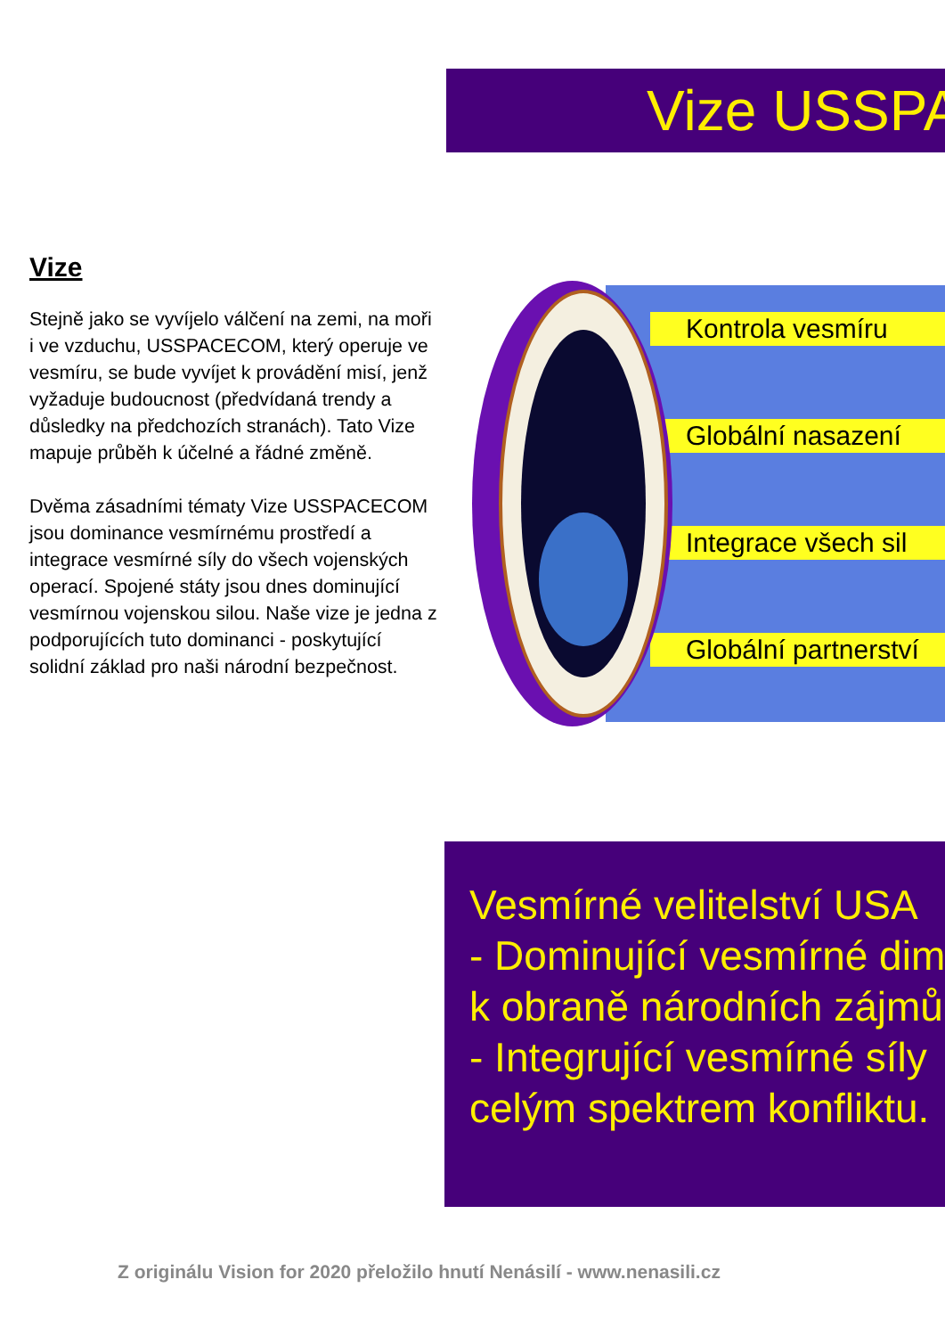Vize USSPA
Vize
Stejně jako se vyvíjelo válčení na zemi, na moři i ve vzduchu, USSPACECOM, který operuje ve vesmíru, se bude vyvíjet k provádění misí, jenž vyžaduje budoucnost (předvídaná trendy a důsledky na předchozích stranách). Tato Vize mapuje průběh k účelné a řádné změně.
Dvěma zásadními tématy Vize USSPACECOM jsou dominance vesmírnému prostředí a integrace vesmírné síly do všech vojenských operací. Spojené státy jsou dnes dominující vesmírnou vojenskou silou. Naše vize je jedna z podporujících tuto dominanci - poskytující solidní základ pro naši národní bezpečnost.
Kontrola vesmíru
Globální nasazení
Integrace všech sil
Globální partnerství
Vesmírné velitelství USA
- Dominující vesmírné dim
k obraně národních zájmů
- Integrující vesmírné síly
celým spektrem konfliktu.
Z originálu Vision for 2020 přeložilo hnutí Nenásilí - www.nenasili.cz